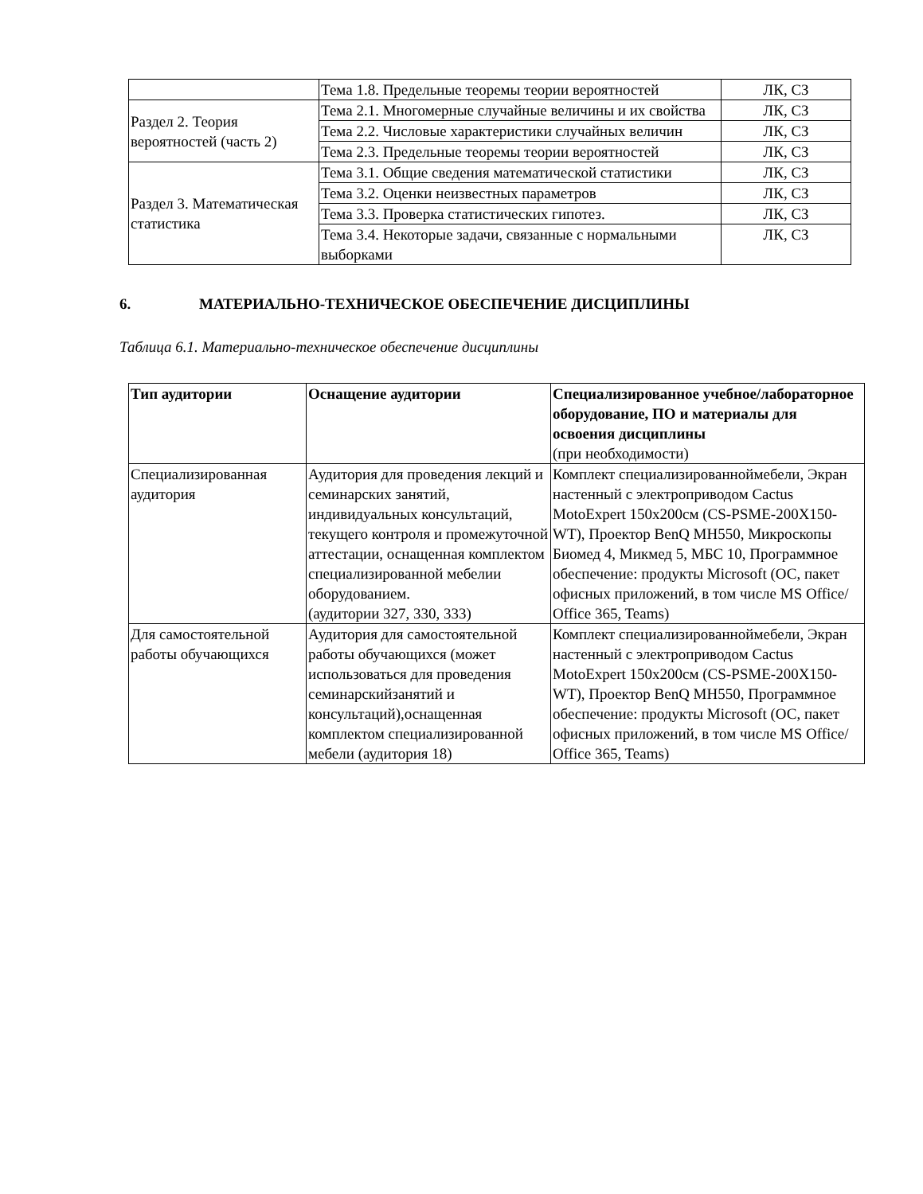| | Тема 1.8. Предельные теоремы теории вероятностей | ЛК, СЗ |
| Раздел 2. Теория вероятностей (часть 2) | Тема 2.1. Многомерные случайные величины и их свойства | ЛК, СЗ |
| | Тема 2.2. Числовые характеристики случайных величин | ЛК, СЗ |
| | Тема 2.3. Предельные теоремы теории вероятностей | ЛК, СЗ |
| Раздел 3. Математическая статистика | Тема 3.1. Общие сведения математической статистики | ЛК, СЗ |
| | Тема 3.2. Оценки неизвестных параметров | ЛК, СЗ |
| | Тема 3.3. Проверка статистических гипотез. | ЛК, СЗ |
| | Тема 3.4. Некоторые задачи, связанные с нормальными выборками | ЛК, СЗ |
6. МАТЕРИАЛЬНО-ТЕХНИЧЕСКОЕ ОБЕСПЕЧЕНИЕ ДИСЦИПЛИНЫ
Таблица 6.1. Материально-техническое обеспечение дисциплины
| Тип аудитории | Оснащение аудитории | Специализированное учебное/лабораторное оборудование, ПО и материалы для освоения дисциплины (при необходимости) |
| --- | --- | --- |
| Специализированная аудитория | Аудитория для проведения лекций и семинарских занятий, индивидуальных консультаций, текущего контроля и промежуточной аттестации, оснащенная комплектом специализированной мебелии оборудованием. (аудитории 327, 330, 333) | Комплект специализированноймебели, Экран настенный с электроприводом Cactus MotoExpert 150x200см (CS-PSME-200X150-WT), Проектор BenQ MH550, Микроскопы Биомед 4, Микмед 5, МБС 10, Программное обеспечение: продукты Microsoft (ОС, пакет офисных приложений, в том числе MS Office/ Office 365, Teams) |
| Для самостоятельной работы обучающихся | Аудитория для самостоятельной работы обучающихся (может использоваться для проведения семинарскийзанятий и консультаций),оснащенная комплектом специализированной мебели (аудитория 18) | Комплект специализированноймебели, Экран настенный с электроприводом Cactus MotoExpert 150x200см (CS-PSME-200X150-WT), Проектор BenQ MH550, Программное обеспечение: продукты Microsoft (ОС, пакет офисных приложений, в том числе MS Office/ Office 365, Teams) |